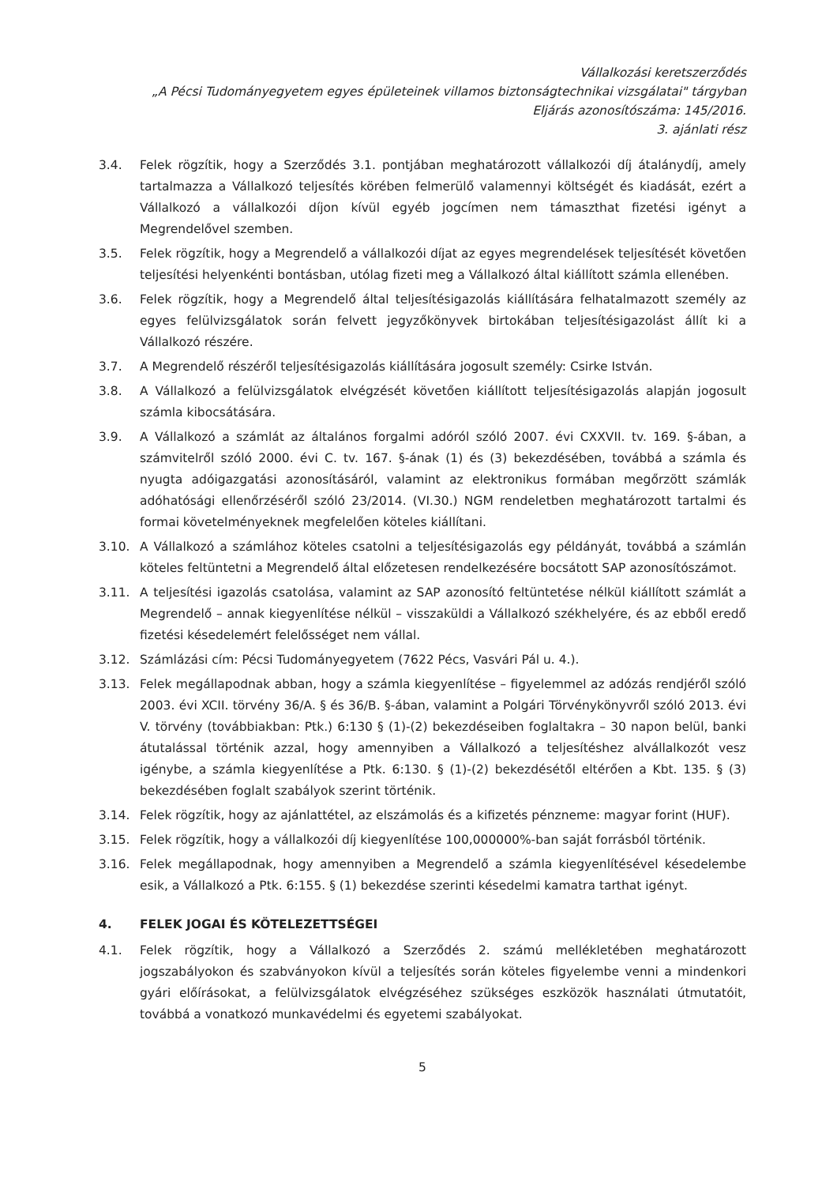Vállalkozási keretszerződés
„A Pécsi Tudományegyetem egyes épületeinek villamos biztonságtechnikai vizsgálatai" tárgyban
Eljárás azonosítószáma: 145/2016.
3. ajánlati rész
3.4. Felek rögzítik, hogy a Szerződés 3.1. pontjában meghatározott vállalkozói díj átalánydíj, amely tartalmazza a Vállalkozó teljesítés körében felmerülő valamennyi költségét és kiadását, ezért a Vállalkozó a vállalkozói díjon kívül egyéb jogcímen nem támaszthat fizetési igényt a Megrendelővel szemben.
3.5. Felek rögzítik, hogy a Megrendelő a vállalkozói díjat az egyes megrendelések teljesítését követően teljesítési helyenkénti bontásban, utólag fizeti meg a Vállalkozó által kiállított számla ellenében.
3.6. Felek rögzítik, hogy a Megrendelő által teljesítésigazolás kiállítására felhatalmazott személy az egyes felülvizsgálatok során felvett jegyzőkönyvek birtokában teljesítésigazolást állít ki a Vállalkozó részére.
3.7. A Megrendelő részéről teljesítésigazolás kiállítására jogosult személy: Csirke István.
3.8. A Vállalkozó a felülvizsgálatok elvégzését követően kiállított teljesítésigazolás alapján jogosult számla kibocsátására.
3.9. A Vállalkozó a számlát az általános forgalmi adóról szóló 2007. évi CXXVII. tv. 169. §-ában, a számvitelről szóló 2000. évi C. tv. 167. §-ának (1) és (3) bekezdésében, továbbá a számla és nyugta adóigazgatási azonosításáról, valamint az elektronikus formában megőrzött számlák adóhatósági ellenőrzéséről szóló 23/2014. (VI.30.) NGM rendeletben meghatározott tartalmi és formai követelményeknek megfelelően köteles kiállítani.
3.10. A Vállalkozó a számlához köteles csatolni a teljesítésigazolás egy példányát, továbbá a számlán köteles feltüntetni a Megrendelő által előzetesen rendelkezésére bocsátott SAP azonosítószámot.
3.11. A teljesítési igazolás csatolása, valamint az SAP azonosító feltüntetése nélkül kiállított számlát a Megrendelő – annak kiegyenlítése nélkül – visszaküldi a Vállalkozó székhelyére, és az ebből eredő fizetési késedelemért felelősséget nem vállal.
3.12. Számlázási cím: Pécsi Tudományegyetem (7622 Pécs, Vasvári Pál u. 4.).
3.13. Felek megállapodnak abban, hogy a számla kiegyenlítése – figyelemmel az adózás rendjéről szóló 2003. évi XCII. törvény 36/A. § és 36/B. §-ában, valamint a Polgári Törvénykönyvről szóló 2013. évi V. törvény (továbbiakban: Ptk.) 6:130 § (1)-(2) bekezdéseiben foglaltakra – 30 napon belül, banki átutalással történik azzal, hogy amennyiben a Vállalkozó a teljesítéshez alvállalkozót vesz igénybe, a számla kiegyenlítése a Ptk. 6:130. § (1)-(2) bekezdésétől eltérően a Kbt. 135. § (3) bekezdésében foglalt szabályok szerint történik.
3.14. Felek rögzítik, hogy az ajánlattétel, az elszámolás és a kifizetés pénzneme: magyar forint (HUF).
3.15. Felek rögzítik, hogy a vállalkozói díj kiegyenlítése 100,000000%-ban saját forrásból történik.
3.16. Felek megállapodnak, hogy amennyiben a Megrendelő a számla kiegyenlítésével késedelembe esik, a Vállalkozó a Ptk. 6:155. § (1) bekezdése szerinti késedelmi kamatra tarthat igényt.
4. FELEK JOGAI ÉS KÖTELEZETTSÉGEI
4.1. Felek rögzítik, hogy a Vállalkozó a Szerződés 2. számú mellékletében meghatározott jogszabályokon és szabványokon kívül a teljesítés során köteles figyelembe venni a mindenkori gyári előírásokat, a felülvizsgálatok elvégzéséhez szükséges eszközök használati útmutatóit, továbbá a vonatkozó munkavédelmi és egyetemi szabályokat.
5